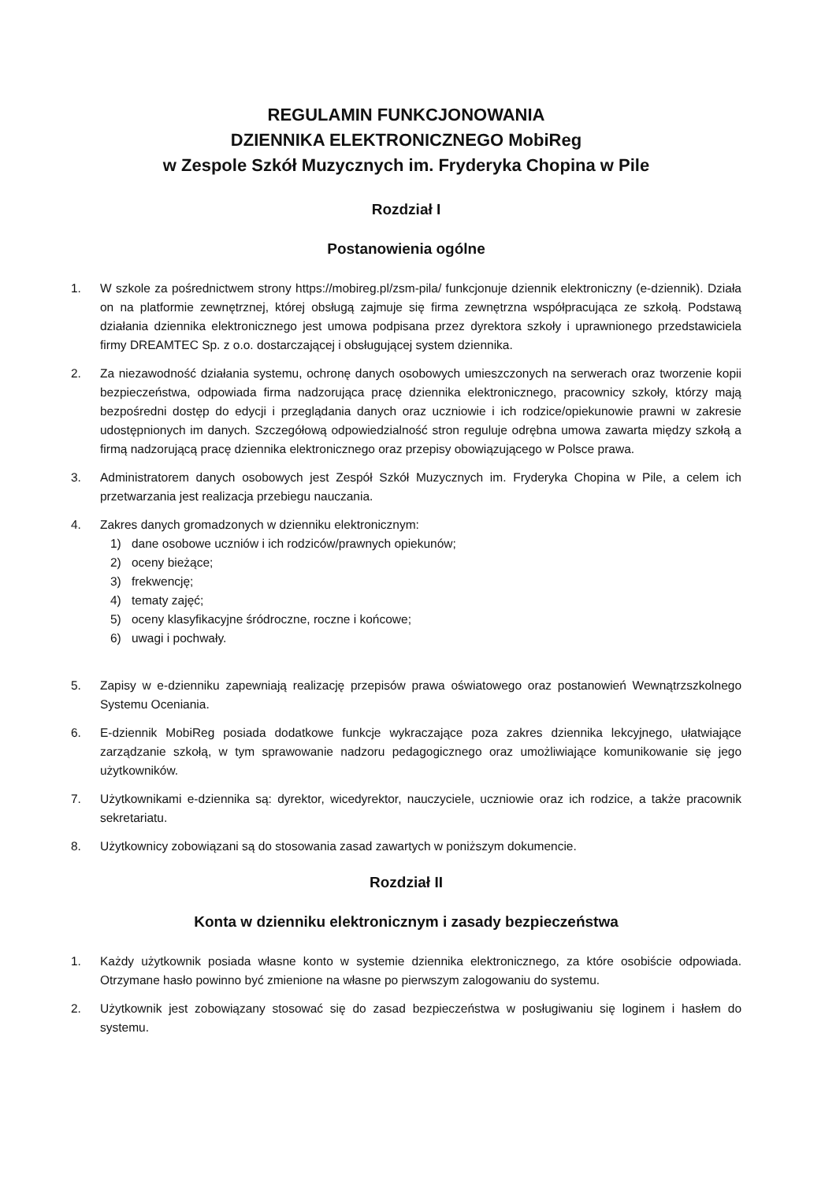REGULAMIN FUNKCJONOWANIA
DZIENNIKA ELEKTRONICZNEGO MobiReg
w Zespole Szkół Muzycznych im. Fryderyka Chopina w Pile
Rozdział I
Postanowienia ogólne
1. W szkole za pośrednictwem strony https://mobireg.pl/zsm-pila/ funkcjonuje dziennik elektroniczny (e-dziennik). Działa on na platformie zewnętrznej, której obsługą zajmuje się firma zewnętrzna współpracująca ze szkołą. Podstawą działania dziennika elektronicznego jest umowa podpisana przez dyrektora szkoły i uprawnionego przedstawiciela firmy DREAMTEC Sp. z o.o. dostarczającej i obsługującej system dziennika.
2. Za niezawodność działania systemu, ochronę danych osobowych umieszczonych na serwerach oraz tworzenie kopii bezpieczeństwa, odpowiada firma nadzorująca pracę dziennika elektronicznego, pracownicy szkoły, którzy mają bezpośredni dostęp do edycji i przeglądania danych oraz uczniowie i ich rodzice/opiekunowie prawni w zakresie udostępnionych im danych. Szczegółową odpowiedzialność stron reguluje odrębna umowa zawarta między szkołą a firmą nadzorującą pracę dziennika elektronicznego oraz przepisy obowiązującego w Polsce prawa.
3. Administratorem danych osobowych jest Zespół Szkół Muzycznych im. Fryderyka Chopina w Pile, a celem ich przetwarzania jest realizacja przebiegu nauczania.
4. Zakres danych gromadzonych w dzienniku elektronicznym:
1) dane osobowe uczniów i ich rodziców/prawnych opiekunów;
2) oceny bieżące;
3) frekwencję;
4) tematy zajęć;
5) oceny klasyfikacyjne śródroczne, roczne i końcowe;
6) uwagi i pochwały.
5. Zapisy w e-dzienniku zapewniają realizację przepisów prawa oświatowego oraz postanowień Wewnątrzszkolnego Systemu Oceniania.
6. E-dziennik MobiReg posiada dodatkowe funkcje wykraczające poza zakres dziennika lekcyjnego, ułatwiające zarządzanie szkołą, w tym sprawowanie nadzoru pedagogicznego oraz umożliwiające komunikowanie się jego użytkowników.
7. Użytkownikami e-dziennika są: dyrektor, wicedyrektor, nauczyciele, uczniowie oraz ich rodzice, a także pracownik sekretariatu.
8. Użytkownicy zobowiązani są do stosowania zasad zawartych w poniższym dokumencie.
Rozdział II
Konta w dzienniku elektronicznym i zasady bezpieczeństwa
1. Każdy użytkownik posiada własne konto w systemie dziennika elektronicznego, za które osobiście odpowiada. Otrzymane hasło powinno być zmienione na własne po pierwszym zalogowaniu do systemu.
2. Użytkownik jest zobowiązany stosować się do zasad bezpieczeństwa w posługiwaniu się loginem i hasłem do systemu.